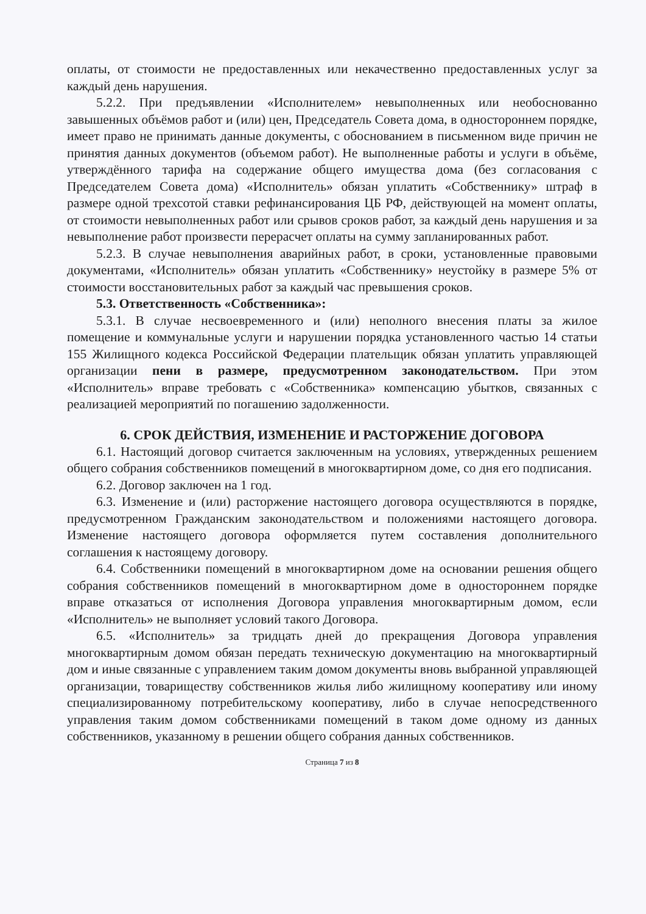оплаты, от стоимости не предоставленных или некачественно предоставленных услуг за каждый день нарушения.
5.2.2. При предъявлении «Исполнителем» невыполненных или необоснованно завышенных объёмов работ и (или) цен, Председатель Совета дома, в одностороннем порядке, имеет право не принимать данные документы, с обоснованием в письменном виде причин не принятия данных документов (объемом работ). Не выполненные работы и услуги в объёме, утверждённого тарифа на содержание общего имущества дома (без согласования с Председателем Совета дома) «Исполнитель» обязан уплатить «Собственнику» штраф в размере одной трехсотой ставки рефинансирования ЦБ РФ, действующей на момент оплаты, от стоимости невыполненных работ или срывов сроков работ, за каждый день нарушения и за невыполнение работ произвести перерасчет оплаты на сумму запланированных работ.
5.2.3. В случае невыполнения аварийных работ, в сроки, установленные правовыми документами, «Исполнитель» обязан уплатить «Собственнику» неустойку в размере 5% от стоимости восстановительных работ за каждый час превышения сроков.
5.3. Ответственность «Собственника»:
5.3.1. В случае несвоевременного и (или) неполного внесения платы за жилое помещение и коммунальные услуги и нарушении порядка установленного частью 14 статьи 155 Жилищного кодекса Российской Федерации плательщик обязан уплатить управляющей организации пени в размере, предусмотренном законодательством. При этом «Исполнитель» вправе требовать с «Собственника» компенсацию убытков, связанных с реализацией мероприятий по погашению задолженности.
6. СРОК ДЕЙСТВИЯ, ИЗМЕНЕНИЕ И РАСТОРЖЕНИЕ ДОГОВОРА
6.1. Настоящий договор считается заключенным на условиях, утвержденных решением общего собрания собственников помещений в многоквартирном доме, со дня его подписания.
6.2. Договор заключен на 1 год.
6.3. Изменение и (или) расторжение настоящего договора осуществляются в порядке, предусмотренном Гражданским законодательством и положениями настоящего договора. Изменение настоящего договора оформляется путем составления дополнительного соглашения к настоящему договору.
6.4. Собственники помещений в многоквартирном доме на основании решения общего собрания собственников помещений в многоквартирном доме в одностороннем порядке вправе отказаться от исполнения Договора управления многоквартирным домом, если «Исполнитель» не выполняет условий такого Договора.
6.5. «Исполнитель» за тридцать дней до прекращения Договора управления многоквартирным домом обязан передать техническую документацию на многоквартирный дом и иные связанные с управлением таким домом документы вновь выбранной управляющей организации, товариществу собственников жилья либо жилищному кооперативу или иному специализированному потребительскому кооперативу, либо в случае непосредственного управления таким домом собственниками помещений в таком доме одному из данных собственников, указанному в решении общего собрания данных собственников.
Страница 7 из 8